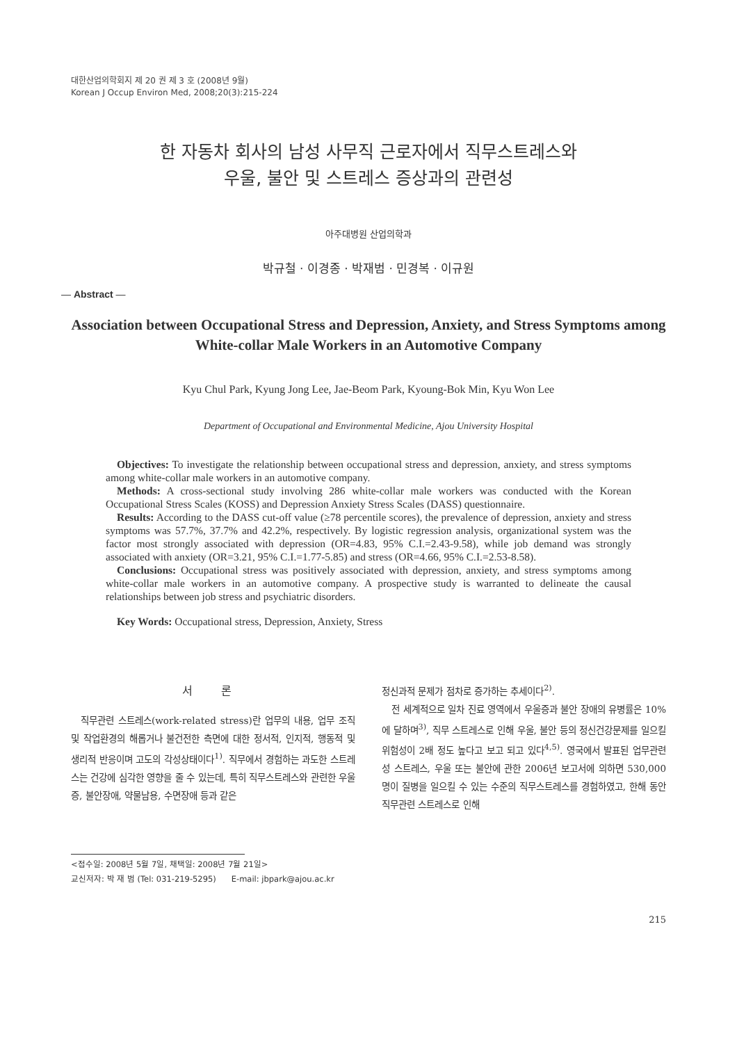대한산업의학회지 제 20 권 제 3 호 (2008년 9월)
Korean J Occup Environ Med, 2008;20(3):215-224
한 자동차 회사의 남성 사무직 근로자에서 직무스트레스와
우울, 불안 및 스트레스 증상과의 관련성
아주대병원 산업의학과
박규철 · 이경종 · 박재범 · 민경복 · 이규원
— Abstract —
Association between Occupational Stress and Depression, Anxiety, and Stress Symptoms among White-collar Male Workers in an Automotive Company
Kyu Chul Park, Kyung Jong Lee, Jae-Beom Park, Kyoung-Bok Min, Kyu Won Lee
Department of Occupational and Environmental Medicine, Ajou University Hospital
Objectives: To investigate the relationship between occupational stress and depression, anxiety, and stress symptoms among white-collar male workers in an automotive company.
Methods: A cross-sectional study involving 286 white-collar male workers was conducted with the Korean Occupational Stress Scales (KOSS) and Depression Anxiety Stress Scales (DASS) questionnaire.
Results: According to the DASS cut-off value (≥78 percentile scores), the prevalence of depression, anxiety and stress symptoms was 57.7%, 37.7% and 42.2%, respectively. By logistic regression analysis, organizational system was the factor most strongly associated with depression (OR=4.83, 95% C.I.=2.43-9.58), while job demand was strongly associated with anxiety (OR=3.21, 95% C.I.=1.77-5.85) and stress (OR=4.66, 95% C.I.=2.53-8.58).
Conclusions: Occupational stress was positively associated with depression, anxiety, and stress symptoms among white-collar male workers in an automotive company. A prospective study is warranted to delineate the causal relationships between job stress and psychiatric disorders.
Key Words: Occupational stress, Depression, Anxiety, Stress
서 론
직무관련 스트레스(work-related stress)란 업무의 내용, 업무 조직 및 작업환경의 해롭거나 불건전한 측면에 대한 정서적, 인지적, 행동적 및 생리적 반응이며 고도의 각성상태이다<sup>1)</sup>. 직무에서 경험하는 과도한 스트레스는 건강에 심각한 영향을 줄 수 있는데, 특히 직무스트레스와 관련한 우울증, 불안장애, 약물남용, 수면장애 등과 같은
정신과적 문제가 점차로 증가하는 추세이다<sup>2)</sup>.
전 세계적으로 일차 진료 영역에서 우울증과 불안 장애의 유병률은 10%에 달하며<sup>3)</sup>, 직무 스트레스로 인해 우울, 불안 등의 정신건강문제를 일으킬 위험성이 2배 정도 높다고 보고 되고 있다<sup>4,5)</sup>. 영국에서 발표된 업무관련성 스트레스, 우울 또는 불안에 관한 2006년 보고서에 의하면 530,000명이 질병을 일으킬 수 있는 수준의 직무스트레스를 경험하였고, 한해 동안 직무관련 스트레스로 인해
<접수일: 2008년 5월 7일, 채택일: 2008년 7월 21일>
교신저자: 박 재 범 (Tel: 031-219-5295) E-mail: jbpark@ajou.ac.kr
215